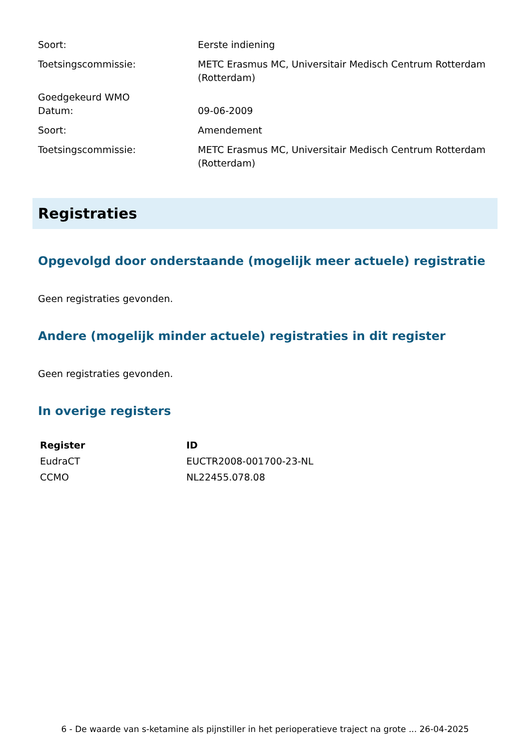| Soort: | Eerste indiening |
| Toetsingscommissie: | METC Erasmus MC, Universitair Medisch Centrum Rotterdam (Rotterdam) |
| Goedgekeurd WMO Datum: | 09-06-2009 |
| Soort: | Amendement |
| Toetsingscommissie: | METC Erasmus MC, Universitair Medisch Centrum Rotterdam (Rotterdam) |
Registraties
Opgevolgd door onderstaande (mogelijk meer actuele) registratie
Geen registraties gevonden.
Andere (mogelijk minder actuele) registraties in dit register
Geen registraties gevonden.
In overige registers
| Register | ID |
| --- | --- |
| EudraCT | EUCTR2008-001700-23-NL |
| CCMO | NL22455.078.08 |
6 - De waarde van s-ketamine als pijnstiller in het perioperatieve traject na grote ... 26-04-2025